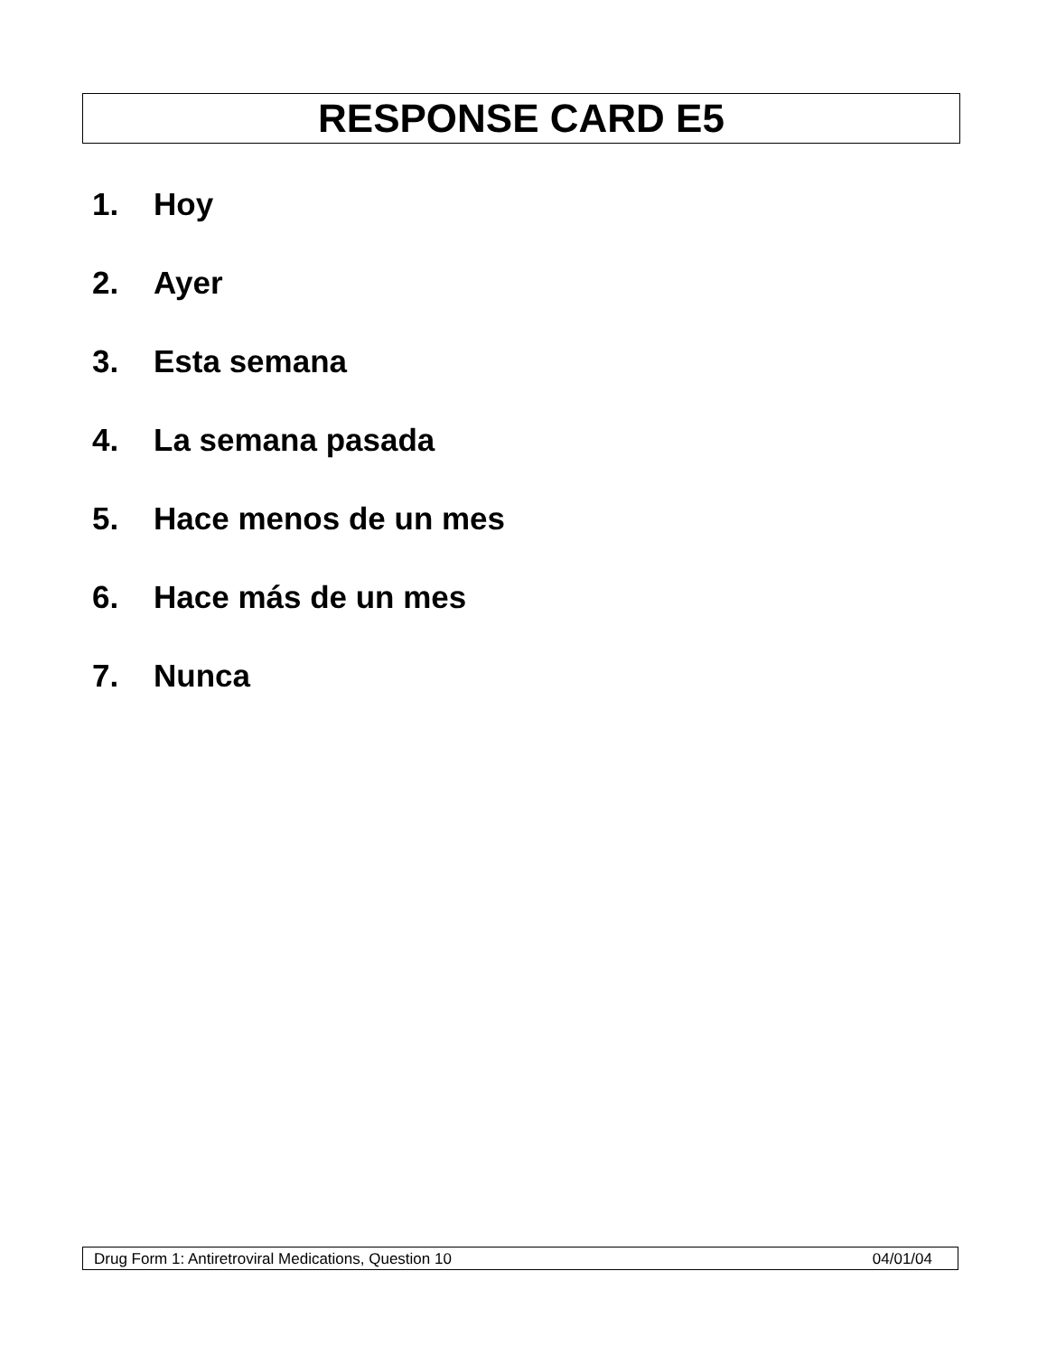RESPONSE CARD E5
1. Hoy
2. Ayer
3. Esta semana
4. La semana pasada
5. Hace menos de un mes
6. Hace más de un mes
7. Nunca
Drug Form 1: Antiretroviral Medications, Question 10 04/01/04